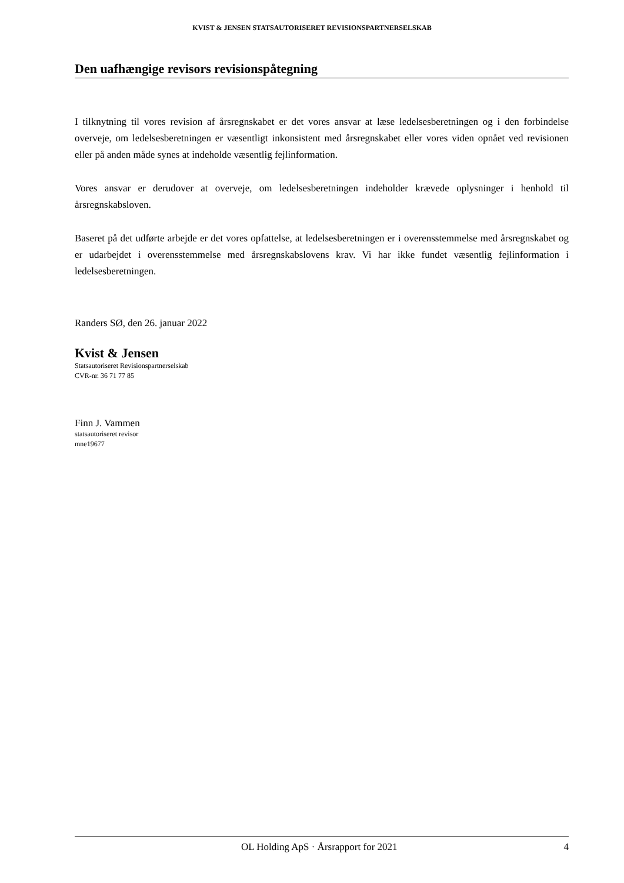KVIST & JENSEN STATSAUTORISERET REVISIONSPARTNERSELSKAB
Den uafhængige revisors revisionspåtegning
I tilknytning til vores revision af årsregnskabet er det vores ansvar at læse ledelsesberetningen og i den forbindelse overveje, om ledelsesberetningen er væsentligt inkonsistent med årsregnskabet eller vores viden opnået ved revisionen eller på anden måde synes at indeholde væsentlig fejlinformation.
Vores ansvar er derudover at overveje, om ledelsesberetningen indeholder krævede oplysninger i henhold til årsregnskabsloven.
Baseret på det udførte arbejde er det vores opfattelse, at ledelsesberetningen er i overensstemmelse med årsregnskabet og er udarbejdet i overensstemmelse med årsregnskabslovens krav. Vi har ikke fundet væsentlig fejlinformation i ledelsesberetningen.
Randers SØ, den 26. januar 2022
Kvist & Jensen
Statsautoriseret Revisionspartnerselskab
CVR-nr. 36 71 77 85
Finn J. Vammen
statsautoriseret revisor
mne19677
OL Holding ApS · Årsrapport for 2021 4